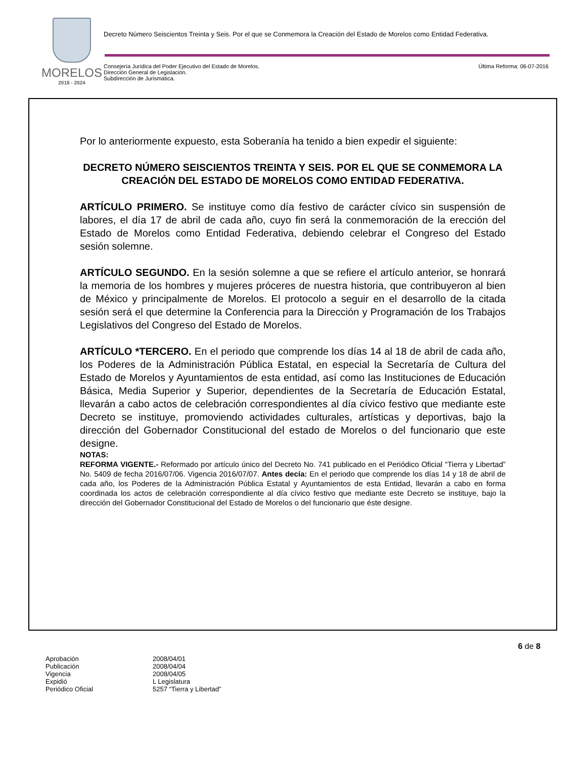MORELOS
2018 - 2024
Decreto Número Seiscientos Treinta y Seis. Por el que se Conmemora la Creación del Estado de Morelos como Entidad Federativa.
Consejería Jurídica del Poder Ejecutivo del Estado de Morelos.
Dirección General de Legislación.
Subdirección de Jurismática.
Última Reforma: 06-07-2016
Por lo anteriormente expuesto, esta Soberanía ha tenido a bien expedir el siguiente:
DECRETO NÚMERO SEISCIENTOS TREINTA Y SEIS. POR EL QUE SE CONMEMORA LA CREACIÓN DEL ESTADO DE MORELOS COMO ENTIDAD FEDERATIVA.
ARTÍCULO PRIMERO. Se instituye como día festivo de carácter cívico sin suspensión de labores, el día 17 de abril de cada año, cuyo fin será la conmemoración de la erección del Estado de Morelos como Entidad Federativa, debiendo celebrar el Congreso del Estado sesión solemne.
ARTÍCULO SEGUNDO. En la sesión solemne a que se refiere el artículo anterior, se honrará la memoria de los hombres y mujeres próceres de nuestra historia, que contribuyeron al bien de México y principalmente de Morelos. El protocolo a seguir en el desarrollo de la citada sesión será el que determine la Conferencia para la Dirección y Programación de los Trabajos Legislativos del Congreso del Estado de Morelos.
ARTÍCULO *TERCERO. En el periodo que comprende los días 14 al 18 de abril de cada año, los Poderes de la Administración Pública Estatal, en especial la Secretaría de Cultura del Estado de Morelos y Ayuntamientos de esta entidad, así como las Instituciones de Educación Básica, Media Superior y Superior, dependientes de la Secretaría de Educación Estatal, llevarán a cabo actos de celebración correspondientes al día cívico festivo que mediante este Decreto se instituye, promoviendo actividades culturales, artísticas y deportivas, bajo la dirección del Gobernador Constitucional del estado de Morelos o del funcionario que este designe.
NOTAS:
REFORMA VIGENTE.- Reformado por artículo único del Decreto No. 741 publicado en el Periódico Oficial “Tierra y Libertad” No. 5409 de fecha 2016/07/06. Vigencia 2016/07/07. Antes decía: En el periodo que comprende los días 14 y 18 de abril de cada año, los Poderes de la Administración Pública Estatal y Ayuntamientos de esta Entidad, llevarán a cabo en forma coordinada los actos de celebración correspondiente al día cívico festivo que mediante este Decreto se instituye, bajo la dirección del Gobernador Constitucional del Estado de Morelos o del funcionario que éste designe.
6 de 8
Aprobación 2008/04/01
Publicación 2008/04/04
Vigencia 2008/04/05
Expidió L Legislatura
Periódico Oficial 5257 “Tierra y Libertad”